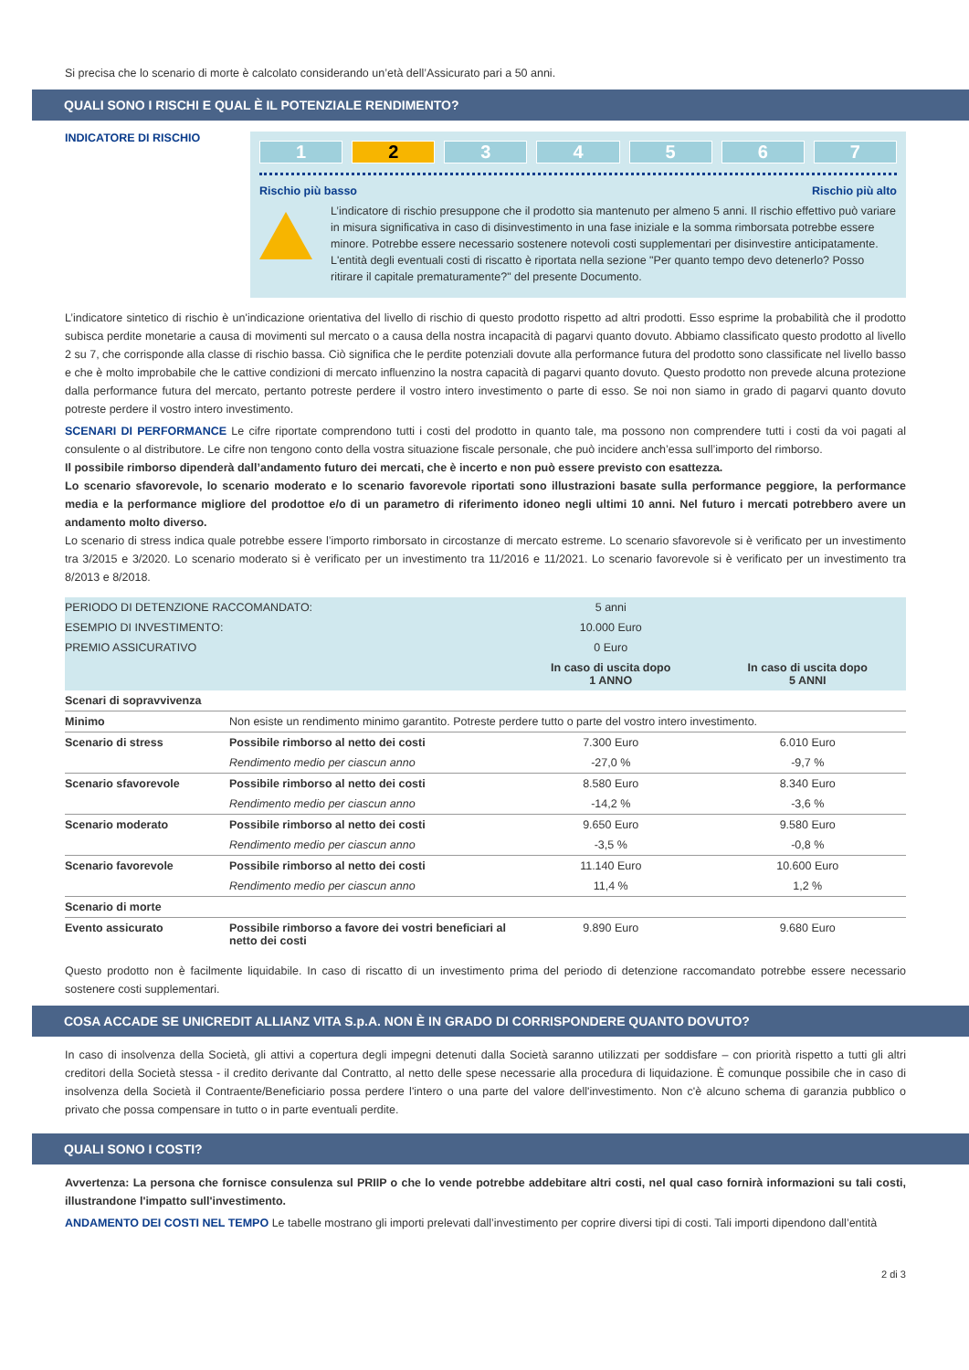Si precisa che lo scenario di morte è calcolato considerando un’età dell’Assicurato pari a 50 anni.
QUALI SONO I RISCHI E QUAL È IL POTENZIALE RENDIMENTO?
INDICATORE DI RISCHIO
1 2 3 4 5 6 7
Rischio più basso Rischio più alto
L’indicatore di rischio presuppone che il prodotto sia mantenuto per almeno 5 anni. Il rischio effettivo può variare in misura significativa in caso di disinvestimento in una fase iniziale e la somma rimborsata potrebbe essere minore. Potrebbe essere necessario sostenere notevoli costi supplementari per disinvestire anticipatamente. L'entità degli eventuali costi di riscatto è riportata nella sezione "Per quanto tempo devo detenerlo? Posso ritirare il capitale prematuramente?" del presente Documento.
L’indicatore sintetico di rischio è un'indicazione orientativa del livello di rischio di questo prodotto rispetto ad altri prodotti. Esso esprime la probabilità che il prodotto subisca perdite monetarie a causa di movimenti sul mercato o a causa della nostra incapacità di pagarvi quanto dovuto. Abbiamo classificato questo prodotto al livello 2 su 7, che corrisponde alla classe di rischio bassa. Ciò significa che le perdite potenziali dovute alla performance futura del prodotto sono classificate nel livello basso e che è molto improbabile che le cattive condizioni di mercato influenzino la nostra capacità di pagarvi quanto dovuto. Questo prodotto non prevede alcuna protezione dalla performance futura del mercato, pertanto potreste perdere il vostro intero investimento o parte di esso. Se noi non siamo in grado di pagarvi quanto dovuto potreste perdere il vostro intero investimento.
SCENARI DI PERFORMANCE Le cifre riportate comprendono tutti i costi del prodotto in quanto tale, ma possono non comprendere tutti i costi da voi pagati al consulente o al distributore. Le cifre non tengono conto della vostra situazione fiscale personale, che può incidere anch’essa sull’importo del rimborso.
Il possibile rimborso dipenderà dall’andamento futuro dei mercati, che è incerto e non può essere previsto con esattezza.
Lo scenario sfavorevole, lo scenario moderato e lo scenario favorevole riportati sono illustrazioni basate sulla performance peggiore, la performance media e la performance migliore del prodottoe e/o di un parametro di riferimento idoneo negli ultimi 10 anni. Nel futuro i mercati potrebbero avere un andamento molto diverso.
Lo scenario di stress indica quale potrebbe essere l’importo rimborsato in circostanze di mercato estreme. Lo scenario sfavorevole si è verificato per un investimento tra 3/2015 e 3/2020. Lo scenario moderato si è verificato per un investimento tra 11/2016 e 11/2021. Lo scenario favorevole si è verificato per un investimento tra 8/2013 e 8/2018.
| PERIODO DI DETENZIONE RACCOMANDATO: | | 5 anni | |
| ESEMPIO DI INVESTIMENTO: | | 10.000 Euro | |
| PREMIO ASSICURATIVO | | 0 Euro | |
| | | In caso di uscita dopo 1 ANNO | In caso di uscita dopo 5 ANNI |
| Scenari di sopravvivenza | | | |
| Minimo | Non esiste un rendimento minimo garantito. Potreste perdere tutto o parte del vostro intero investimento. | | |
| Scenario di stress | Possibile rimborso al netto dei costi | 7.300 Euro | 6.010 Euro |
| | Rendimento medio per ciascun anno | -27,0 % | -9,7 % |
| Scenario sfavorevole | Possibile rimborso al netto dei costi | 8.580 Euro | 8.340 Euro |
| | Rendimento medio per ciascun anno | -14,2 % | -3,6 % |
| Scenario moderato | Possibile rimborso al netto dei costi | 9.650 Euro | 9.580 Euro |
| | Rendimento medio per ciascun anno | -3,5 % | -0,8 % |
| Scenario favorevole | Possibile rimborso al netto dei costi | 11.140 Euro | 10.600 Euro |
| | Rendimento medio per ciascun anno | 11,4 % | 1,2 % |
| Scenario di morte | | | |
| Evento assicurato | Possibile rimborso a favore dei vostri beneficiari al netto dei costi | 9.890 Euro | 9.680 Euro |
Questo prodotto non è facilmente liquidabile. In caso di riscatto di un investimento prima del periodo di detenzione raccomandato potrebbe essere necessario sostenere costi supplementari.
COSA ACCADE SE UNICREDIT ALLIANZ VITA S.p.A. NON È IN GRADO DI CORRISPONDERE QUANTO DOVUTO?
In caso di insolvenza della Società, gli attivi a copertura degli impegni detenuti dalla Società saranno utilizzati per soddisfare – con priorità rispetto a tutti gli altri creditori della Società stessa - il credito derivante dal Contratto, al netto delle spese necessarie alla procedura di liquidazione. È comunque possibile che in caso di insolvenza della Società il Contraente/Beneficiario possa perdere l'intero o una parte del valore dell'investimento. Non c'è alcuno schema di garanzia pubblico o privato che possa compensare in tutto o in parte eventuali perdite.
QUALI SONO I COSTI?
Avvertenza: La persona che fornisce consulenza sul PRIIP o che lo vende potrebbe addebitare altri costi, nel qual caso fornirà informazioni su tali costi, illustrandone l'impatto sull'investimento.
ANDAMENTO DEI COSTI NEL TEMPO Le tabelle mostrano gli importi prelevati dall’investimento per coprire diversi tipi di costi. Tali importi dipendono dall’entità
2 di 3